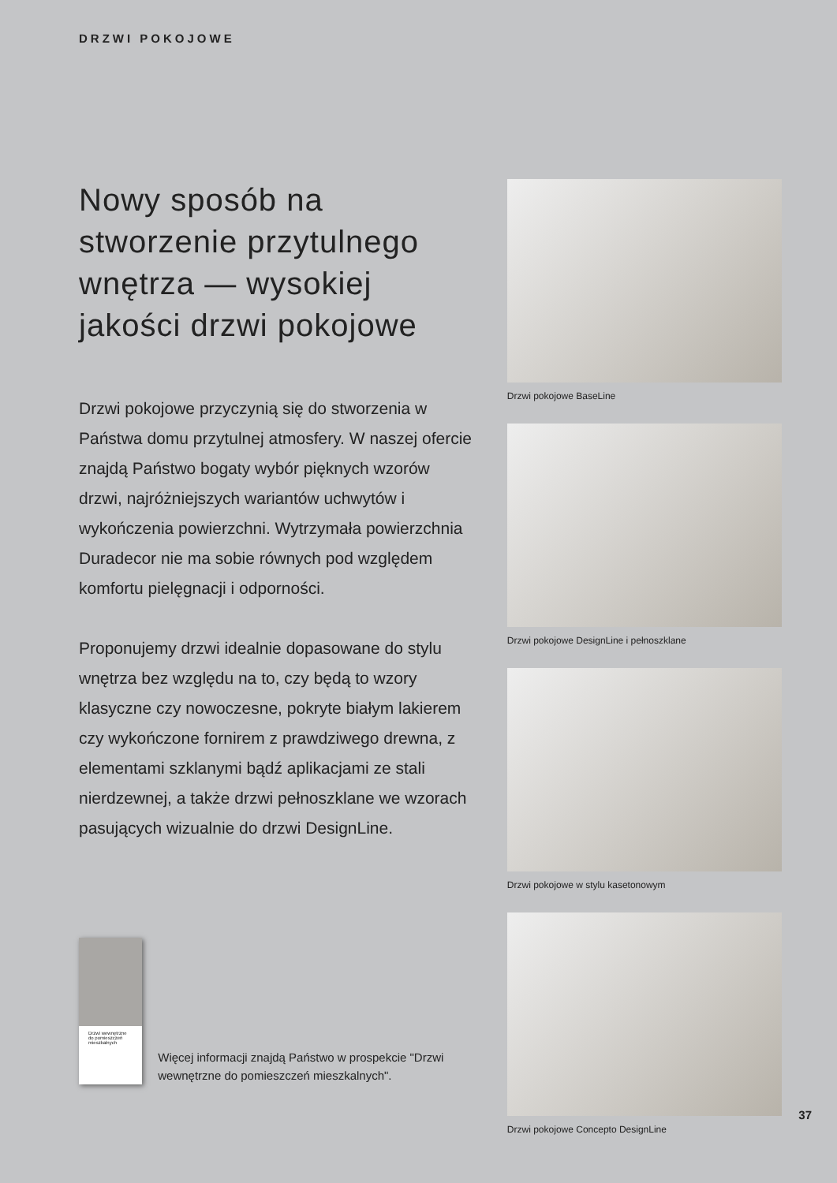DRZWI POKOJOWE
Nowy sposób na stworzenie przytulnego wnętrza — wysokiej jakości drzwi pokojowe
Drzwi pokojowe przyczynią się do stworzenia w Państwa domu przytulnej atmosfery. W naszej ofercie znajdą Państwo bogaty wybór pięknych wzorów drzwi, najróżniejszych wariantów uchwytów i wykończenia powierzchni. Wytrzymała powierzchnia Duradecor nie ma sobie równych pod względem komfortu pielęgnacji i odporności.
Proponujemy drzwi idealnie dopasowane do stylu wnętrza bez względu na to, czy będą to wzory klasyczne czy nowoczesne, pokryte białym lakierem czy wykończone fornirem z prawdziwego drewna, z elementami szklanymi bądź aplikacjami ze stali nierdzewnej, a także drzwi pełnoszklane we wzorach pasujących wizualnie do drzwi DesignLine.
Drzwi wewnętrzne
do pomieszczeń mieszkalnych
Więcej informacji znajdą Państwo w prospekcie "Drzwi wewnętrzne do pomieszczeń mieszkalnych".
Drzwi pokojowe BaseLine
Drzwi pokojowe DesignLine i pełnoszklane
Drzwi pokojowe w stylu kasetonowym
Drzwi pokojowe Concepto DesignLine
37